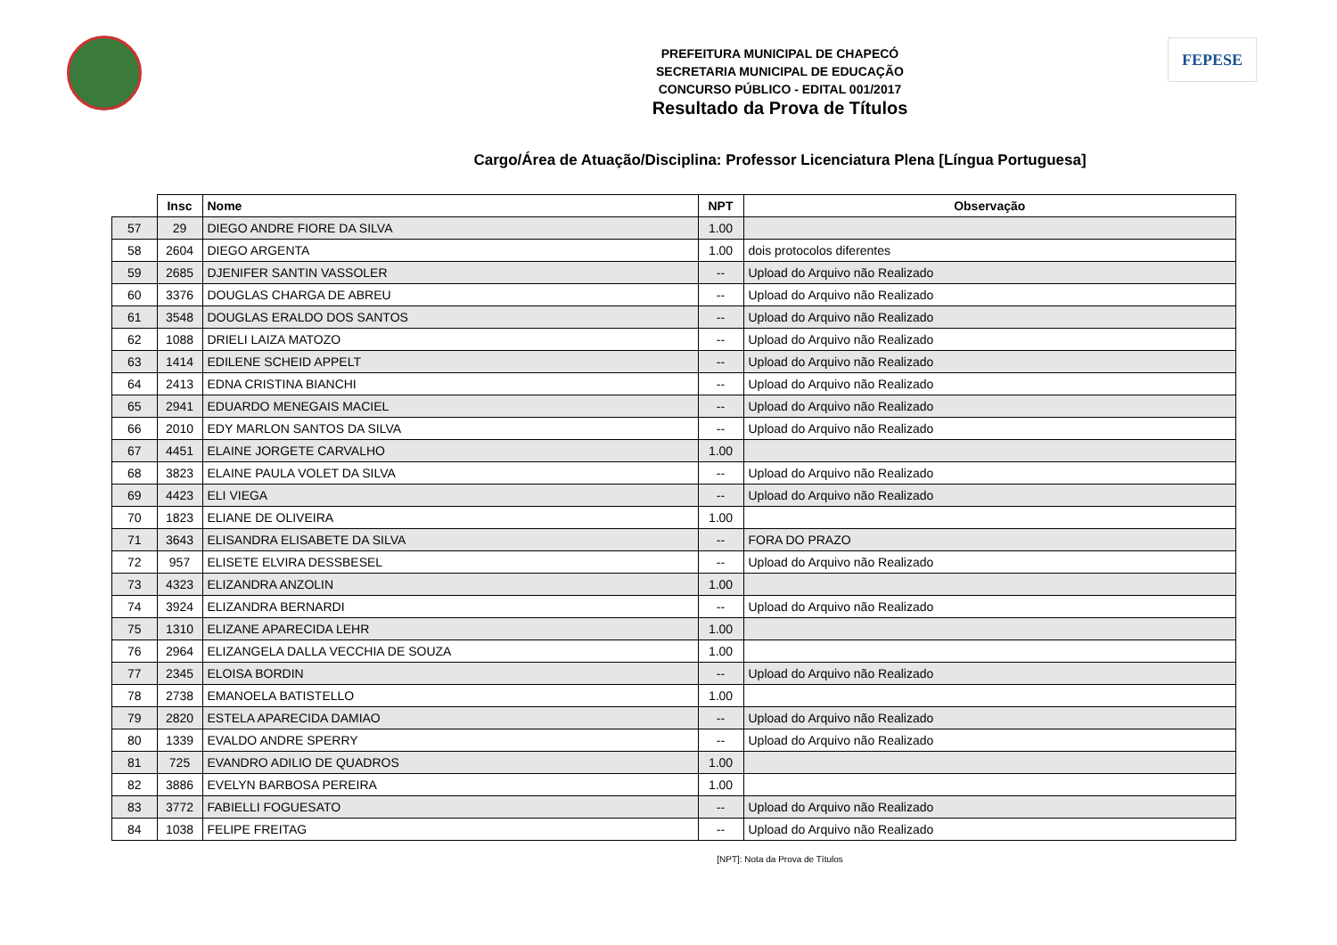FEPESE
PREFEITURA MUNICIPAL DE CHAPECÓ
SECRETARIA MUNICIPAL DE EDUCAÇÃO
CONCURSO PÚBLICO - EDITAL 001/2017
Resultado da Prova de Títulos
Cargo/Área de Atuação/Disciplina: Professor Licenciatura Plena [Língua Portuguesa]
| | Insc | Nome | NPT | Observação |
| --- | --- | --- | --- | --- |
| 57 | 29 | DIEGO ANDRE FIORE DA SILVA | 1.00 | |
| 58 | 2604 | DIEGO ARGENTA | 1.00 | dois protocolos diferentes |
| 59 | 2685 | DJENIFER SANTIN VASSOLER | -- | Upload do Arquivo não Realizado |
| 60 | 3376 | DOUGLAS CHARGA DE ABREU | -- | Upload do Arquivo não Realizado |
| 61 | 3548 | DOUGLAS ERALDO DOS SANTOS | -- | Upload do Arquivo não Realizado |
| 62 | 1088 | DRIELI LAIZA MATOZO | -- | Upload do Arquivo não Realizado |
| 63 | 1414 | EDILENE SCHEID APPELT | -- | Upload do Arquivo não Realizado |
| 64 | 2413 | EDNA CRISTINA BIANCHI | -- | Upload do Arquivo não Realizado |
| 65 | 2941 | EDUARDO MENEGAIS MACIEL | -- | Upload do Arquivo não Realizado |
| 66 | 2010 | EDY MARLON SANTOS DA SILVA | -- | Upload do Arquivo não Realizado |
| 67 | 4451 | ELAINE JORGETE CARVALHO | 1.00 | |
| 68 | 3823 | ELAINE PAULA VOLET DA SILVA | -- | Upload do Arquivo não Realizado |
| 69 | 4423 | ELI VIEGA | -- | Upload do Arquivo não Realizado |
| 70 | 1823 | ELIANE DE OLIVEIRA | 1.00 | |
| 71 | 3643 | ELISANDRA ELISABETE DA SILVA | -- | FORA DO PRAZO |
| 72 | 957 | ELISETE ELVIRA DESSBESEL | -- | Upload do Arquivo não Realizado |
| 73 | 4323 | ELIZANDRA ANZOLIN | 1.00 | |
| 74 | 3924 | ELIZANDRA BERNARDI | -- | Upload do Arquivo não Realizado |
| 75 | 1310 | ELIZANE APARECIDA LEHR | 1.00 | |
| 76 | 2964 | ELIZANGELA DALLA VECCHIA DE SOUZA | 1.00 | |
| 77 | 2345 | ELOISA BORDIN | -- | Upload do Arquivo não Realizado |
| 78 | 2738 | EMANOELA BATISTELLO | 1.00 | |
| 79 | 2820 | ESTELA APARECIDA DAMIAO | -- | Upload do Arquivo não Realizado |
| 80 | 1339 | EVALDO ANDRE SPERRY | -- | Upload do Arquivo não Realizado |
| 81 | 725 | EVANDRO ADILIO DE QUADROS | 1.00 | |
| 82 | 3886 | EVELYN BARBOSA PEREIRA | 1.00 | |
| 83 | 3772 | FABIELLI FOGUESATO | -- | Upload do Arquivo não Realizado |
| 84 | 1038 | FELIPE FREITAG | -- | Upload do Arquivo não Realizado |
[NPT]: Nota da Prova de Títulos